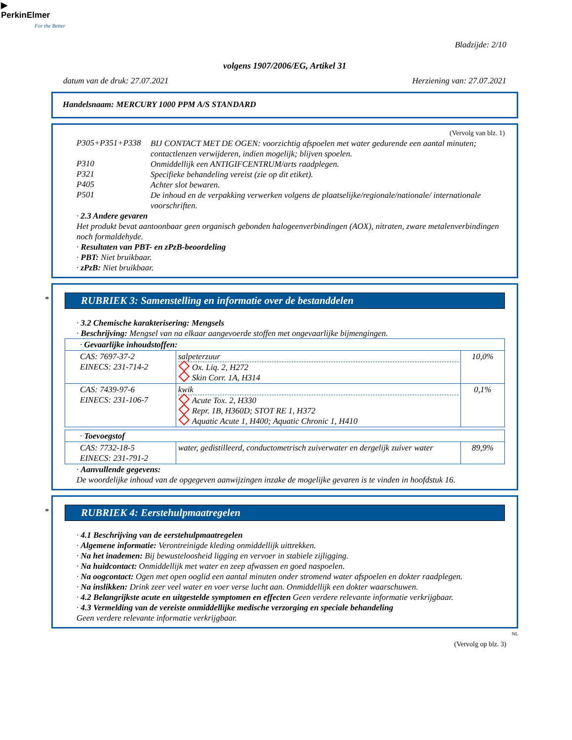▶
PerkinElmer
For the Better
Bladzijde: 2/10
volgens 1907/2006/EG, Artikel 31
datum van de druk: 27.07.2021 Herziening van: 27.07.2021
Handelsnaam: MERCURY 1000 PPM A/S STANDARD
(Vervolg van blz. 1)
P305+P351+P338
BIJ CONTACT MET DE OGEN: voorzichtig afspoelen met water gedurende een aantal minuten; contactlenzen verwijderen, indien mogelijk; blijven spoelen.
P310
Onmiddellijk een ANTIGIFCENTRUM/arts raadplegen.
P321
Specifieke behandeling vereist (zie op dit etiket).
P405
Achter slot bewaren.
P501
De inhoud en de verpakking verwerken volgens de plaatselijke/regionale/nationale/ internationale voorschriften.
· 2.3 Andere gevaren
Het produkt bevat aantoonbaar geen organisch gebonden halogeenverbindingen (AOX), nitraten, zware metalenverbindingen noch formaldehyde.
· Resultaten van PBT- en zPzB-beoordeling
· PBT: Niet bruikbaar.
· zPzB: Niet bruikbaar.
*
RUBRIEK 3: Samenstelling en informatie over de bestanddelen
· 3.2 Chemische karakterisering: Mengsels
· Beschrijving: Mengsel van na elkaar aangevoerde stoffen met ongevaarlijke bijmengingen.
| · Gevaarlijke inhoudstoffen: | | |
| CAS: 7697-37-2 EINECS: 231-714-2 | salpeterzuur Ox. Liq. 2, H272 Skin Corr. 1A, H314 | 10,0% |
| CAS: 7439-97-6 EINECS: 231-106-7 | kwik Acute Tox. 2, H330 Repr. 1B, H360D; STOT RE 1, H372 Aquatic Acute 1, H400; Aquatic Chronic 1, H410 | 0,1% |
| · Toevoegstof | | |
| CAS: 7732-18-5 EINECS: 231-791-2 | water, gedistilleerd, conductometrisch zuiverwater en dergelijk zuiver water | 89,9% |
· Aanvullende gegevens:
De woordelijke inhoud van de opgegeven aanwijzingen inzake de mogelijke gevaren is te vinden in hoofdstuk 16.
*
RUBRIEK 4: Eerstehulpmaatregelen
· 4.1 Beschrijving van de eerstehulpmaatregelen
· Algemene informatie: Verontreinigde kleding onmiddellijk uittrekken.
· Na het inademen: Bij bewusteloosheid ligging en vervoer in stabiele zijligging.
· Na huidcontact: Onmiddellijk met water en zeep afwassen en goed naspoelen.
· Na oogcontact: Ogen met open ooglid een aantal minuten onder stromend water afspoelen en dokter raadplegen.
· Na inslikken: Drink zeer veel water en voer verse lucht aan. Onmiddellijk een dokter waarschuwen.
· 4.2 Belangrijkste acute en uitgestelde symptomen en effecten Geen verdere relevante informatie verkrijgbaar.
· 4.3 Vermelding van de vereiste onmiddellijke medische verzorging en speciale behandeling
Geen verdere relevante informatie verkrijgbaar.
NL
(Vervolg op blz. 3)